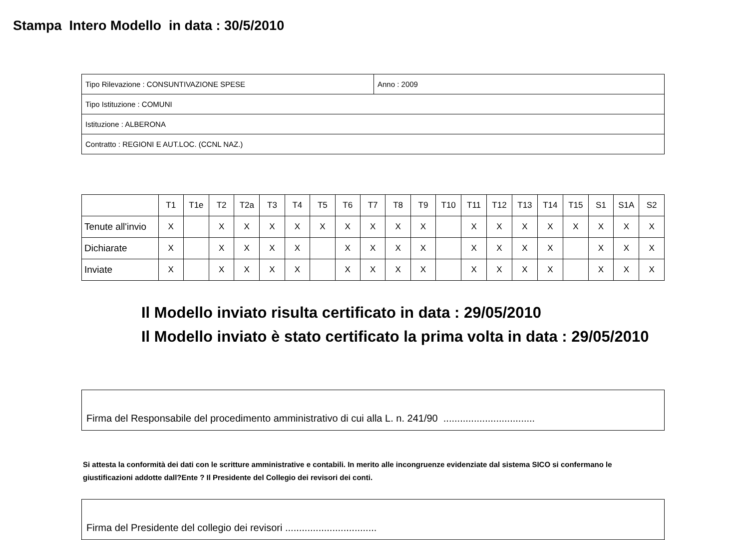Stampa Intero Modello in data : 30/5/2010
| Tipo Rilevazione : CONSUNTIVAZIONE SPESE | Anno : 2009 |
| Tipo Istituzione : COMUNI | |
| Istituzione : ALBERONA | |
| Contratto : REGIONI E AUT.LOC. (CCNL NAZ.) | |
| | T1 | T1e | T2 | T2a | T3 | T4 | T5 | T6 | T7 | T8 | T9 | T10 | T11 | T12 | T13 | T14 | T15 | S1 | S1A | S2 |
| Tenute all'invio | X | | X | X | X | X | X | X | X | X | X | | X | X | X | X | X | X | X | X |
| Dichiarate | X | | X | X | X | X | | X | X | X | X | | X | X | X | X | | X | X | X |
| Inviate | X | | X | X | X | X | | X | X | X | X | | X | X | X | X | | X | X | X |
Il Modello inviato risulta certificato in data : 29/05/2010
Il Modello inviato è stato certificato la prima volta in data : 29/05/2010
Firma del Responsabile del procedimento amministrativo di cui alla L. n. 241/90 .................................
Si attesta la conformità dei dati con le scritture amministrative e contabili. In merito alle incongruenze evidenziate dal sistema SICO si confermano le giustificazioni addotte dall?Ente ? Il Presidente del Collegio dei revisori dei conti.
Firma del Presidente del collegio dei revisori .................................